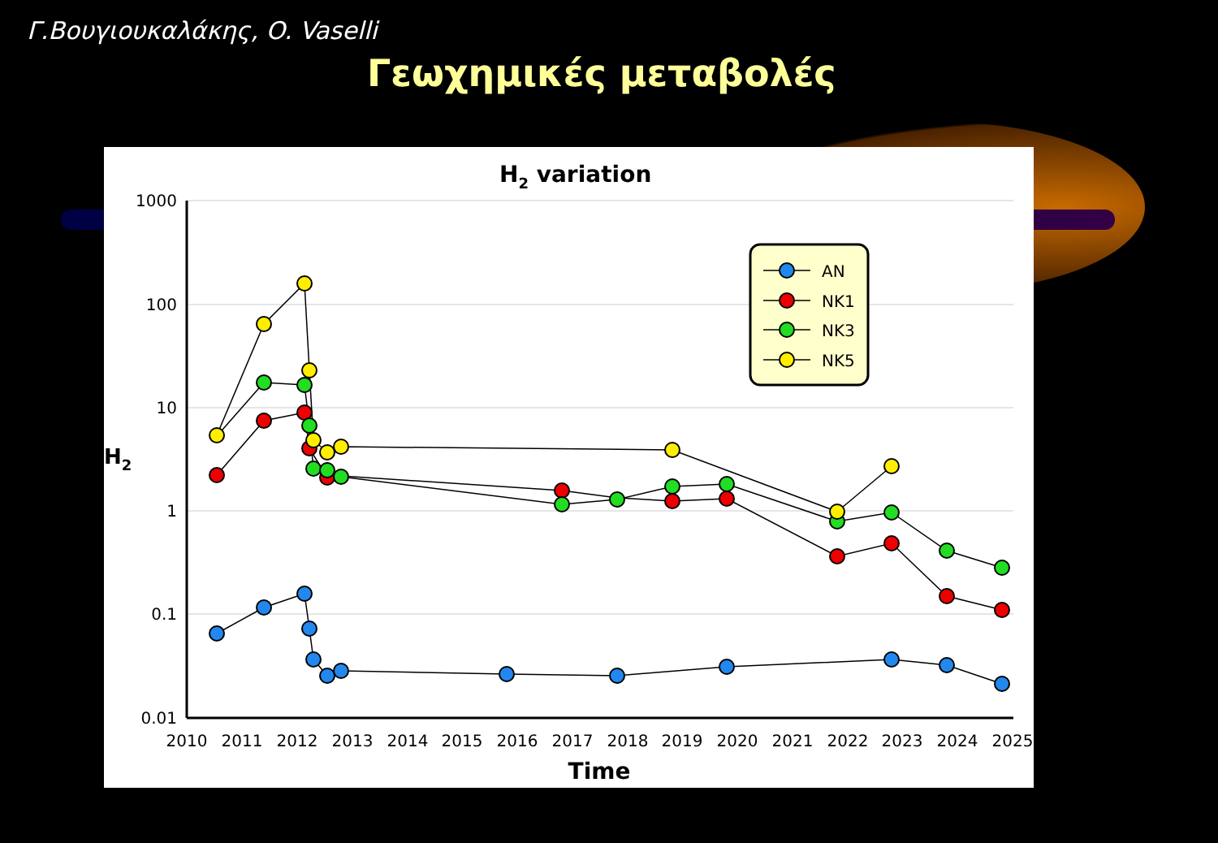Γ.Βουγιουκαλάκης, O. Vaselli
Γεωχημικές μεταβολές
H2 variation
1000
100
10
1
0.1
0.01
H2
2010
2011
2012
2013
2014
2015
2016
2017
2018
2019
2020
2021
2022
2023
2024
2025
Time
AN
NK1
NK3
NK5